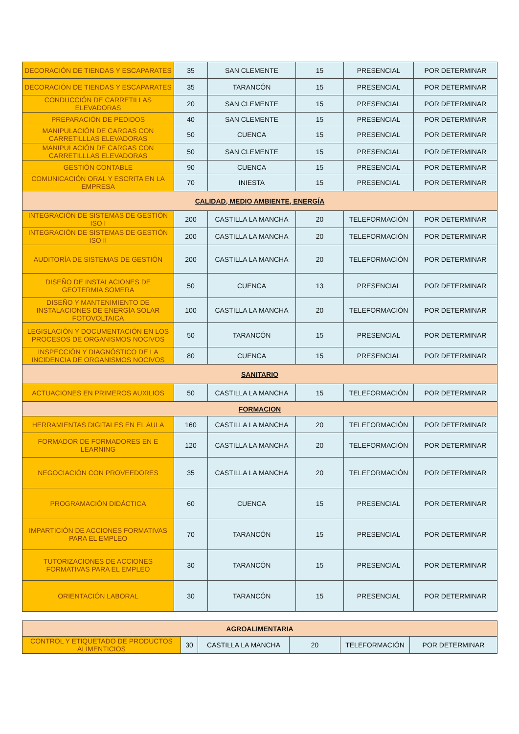| DECORACIÓN DE TIENDAS Y ESCAPARATES | 35 | SAN CLEMENTE | 15 | PRESENCIAL | POR DETERMINAR |
| DECORACIÓN DE TIENDAS Y ESCAPARATES | 35 | TARANCÓN | 15 | PRESENCIAL | POR DETERMINAR |
| CONDUCCIÓN DE CARRETILLAS ELEVADORAS | 20 | SAN CLEMENTE | 15 | PRESENCIAL | POR DETERMINAR |
| PREPARACIÓN DE PEDIDOS | 40 | SAN CLEMENTE | 15 | PRESENCIAL | POR DETERMINAR |
| MANIPULACIÓN DE CARGAS CON CARRETILLLAS ELEVADORAS | 50 | CUENCA | 15 | PRESENCIAL | POR DETERMINAR |
| MANIPULACIÓN DE CARGAS CON CARRETILLLAS ELEVADORAS | 50 | SAN CLEMENTE | 15 | PRESENCIAL | POR DETERMINAR |
| GESTIÓN CONTABLE | 90 | CUENCA | 15 | PRESENCIAL | POR DETERMINAR |
| COMUNICACIÓN ORAL Y ESCRITA EN LA EMPRESA | 70 | INIESTA | 15 | PRESENCIAL | POR DETERMINAR |
| CALIDAD, MEDIO AMBIENTE, ENERGÍA | | | | | |
| INTEGRACIÓN DE SISTEMAS DE GESTIÓN ISO I | 200 | CASTILLA LA MANCHA | 20 | TELEFORMACIÓN | POR DETERMINAR |
| INTEGRACIÓN DE SISTEMAS DE GESTIÓN ISO II | 200 | CASTILLA LA MANCHA | 20 | TELEFORMACIÓN | POR DETERMINAR |
| AUDITORÍA DE SISTEMAS DE GESTIÓN | 200 | CASTILLA LA MANCHA | 20 | TELEFORMACIÓN | POR DETERMINAR |
| DISEÑO DE INSTALACIONES DE GEOTERMIA SOMERA | 50 | CUENCA | 13 | PRESENCIAL | POR DETERMINAR |
| DISEÑO Y MANTENIMIENTO DE INSTALACIONES DE ENERGÍA SOLAR FOTOVOLTAICA | 100 | CASTILLA LA MANCHA | 20 | TELEFORMACIÓN | POR DETERMINAR |
| LEGISLACIÓN Y DOCUMENTACIÓN EN LOS PROCESOS DE ORGANISMOS NOCIVOS | 50 | TARANCÓN | 15 | PRESENCIAL | POR DETERMINAR |
| INSPECCIÓN Y DIAGNÓSTICO DE LA INCIDENCIA DE ORGANISMOS NOCIVOS | 80 | CUENCA | 15 | PRESENCIAL | POR DETERMINAR |
| SANITARIO | | | | | |
| ACTUACIONES EN PRIMEROS AUXILIOS | 50 | CASTILLA LA MANCHA | 15 | TELEFORMACIÓN | POR DETERMINAR |
| FORMACION | | | | | |
| HERRAMIENTAS DIGITALES EN EL AULA | 160 | CASTILLA LA MANCHA | 20 | TELEFORMACIÓN | POR DETERMINAR |
| FORMADOR DE FORMADORES EN E LEARNING | 120 | CASTILLA LA MANCHA | 20 | TELEFORMACIÓN | POR DETERMINAR |
| NEGOCIACIÓN CON PROVEEDORES | 35 | CASTILLA LA MANCHA | 20 | TELEFORMACIÓN | POR DETERMINAR |
| PROGRAMACIÓN DIDÁCTICA | 60 | CUENCA | 15 | PRESENCIAL | POR DETERMINAR |
| IMPARTICIÓN DE ACCIONES FORMATIVAS PARA EL EMPLEO | 70 | TARANCÓN | 15 | PRESENCIAL | POR DETERMINAR |
| TUTORIZACIONES DE ACCIONES FORMATIVAS PARA EL EMPLEO | 30 | TARANCÓN | 15 | PRESENCIAL | POR DETERMINAR |
| ORIENTACIÓN LABORAL | 30 | TARANCÓN | 15 | PRESENCIAL | POR DETERMINAR |
| AGROALIMENTARIA | | | | | |
| CONTROL Y ETIQUETADO DE PRODUCTOS ALIMENTICIOS | 30 | CASTILLA LA MANCHA | 20 | TELEFORMACIÓN | POR DETERMINAR |